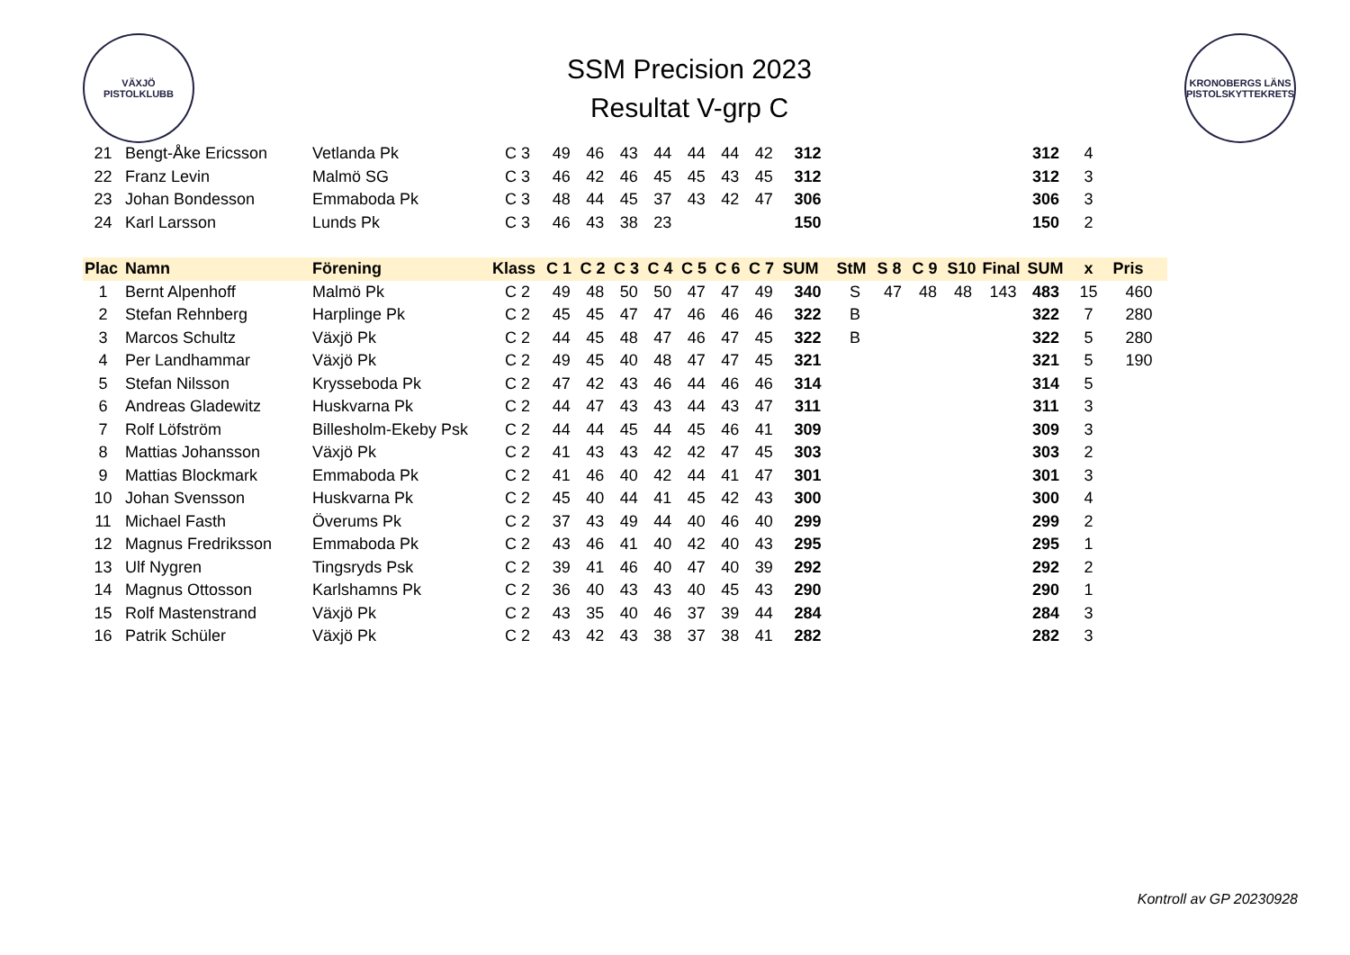VÄXJÖ
PISTOLKLUBB
SSM Precision 2023
Resultat V-grp C
KRONOBERGS LÄNS PISTOLSKYTTEKRETS
| 21 | Bengt-Åke Ericsson | Vetlanda Pk | C 3 | 49 | 46 | 43 | 44 | 44 | 44 | 42 | 312 | | | | | | 312 | 4 | |
| 22 | Franz Levin | Malmö SG | C 3 | 46 | 42 | 46 | 45 | 45 | 43 | 45 | 312 | | | | | | 312 | 3 | |
| 23 | Johan Bondesson | Emmaboda Pk | C 3 | 48 | 44 | 45 | 37 | 43 | 42 | 47 | 306 | | | | | | 306 | 3 | |
| 24 | Karl Larsson | Lunds Pk | C 3 | 46 | 43 | 38 | 23 | | | | 150 | | | | | | 150 | 2 | |
| Plac | Namn | Förening | Klass | C 1 | C 2 | C 3 | C 4 | C 5 | C 6 | C 7 | SUM | StM | S 8 | C 9 | S10 | Final | SUM | x | Pris |
| 1 | Bernt Alpenhoff | Malmö Pk | C 2 | 49 | 48 | 50 | 50 | 47 | 47 | 49 | 340 | S | 47 | 48 | 48 | 143 | 483 | 15 | 460 |
| 2 | Stefan Rehnberg | Harplinge Pk | C 2 | 45 | 45 | 47 | 47 | 46 | 46 | 46 | 322 | B | | | | | 322 | 7 | 280 |
| 3 | Marcos Schultz | Växjö Pk | C 2 | 44 | 45 | 48 | 47 | 46 | 47 | 45 | 322 | B | | | | | 322 | 5 | 280 |
| 4 | Per Landhammar | Växjö Pk | C 2 | 49 | 45 | 40 | 48 | 47 | 47 | 45 | 321 | | | | | | 321 | 5 | 190 |
| 5 | Stefan Nilsson | Krysseboda Pk | C 2 | 47 | 42 | 43 | 46 | 44 | 46 | 46 | 314 | | | | | | 314 | 5 | |
| 6 | Andreas Gladewitz | Huskvarna Pk | C 2 | 44 | 47 | 43 | 43 | 44 | 43 | 47 | 311 | | | | | | 311 | 3 | |
| 7 | Rolf Löfström | Billesholm-Ekeby Psk | C 2 | 44 | 44 | 45 | 44 | 45 | 46 | 41 | 309 | | | | | | 309 | 3 | |
| 8 | Mattias Johansson | Växjö Pk | C 2 | 41 | 43 | 43 | 42 | 42 | 47 | 45 | 303 | | | | | | 303 | 2 | |
| 9 | Mattias Blockmark | Emmaboda Pk | C 2 | 41 | 46 | 40 | 42 | 44 | 41 | 47 | 301 | | | | | | 301 | 3 | |
| 10 | Johan Svensson | Huskvarna Pk | C 2 | 45 | 40 | 44 | 41 | 45 | 42 | 43 | 300 | | | | | | 300 | 4 | |
| 11 | Michael Fasth | Överums Pk | C 2 | 37 | 43 | 49 | 44 | 40 | 46 | 40 | 299 | | | | | | 299 | 2 | |
| 12 | Magnus Fredriksson | Emmaboda Pk | C 2 | 43 | 46 | 41 | 40 | 42 | 40 | 43 | 295 | | | | | | 295 | 1 | |
| 13 | Ulf Nygren | Tingsryds Psk | C 2 | 39 | 41 | 46 | 40 | 47 | 40 | 39 | 292 | | | | | | 292 | 2 | |
| 14 | Magnus Ottosson | Karlshamns Pk | C 2 | 36 | 40 | 43 | 43 | 40 | 45 | 43 | 290 | | | | | | 290 | 1 | |
| 15 | Rolf Mastenstrand | Växjö Pk | C 2 | 43 | 35 | 40 | 46 | 37 | 39 | 44 | 284 | | | | | | 284 | 3 | |
| 16 | Patrik Schüler | Växjö Pk | C 2 | 43 | 42 | 43 | 38 | 37 | 38 | 41 | 282 | | | | | | 282 | 3 | |
Kontroll av GP 20230928